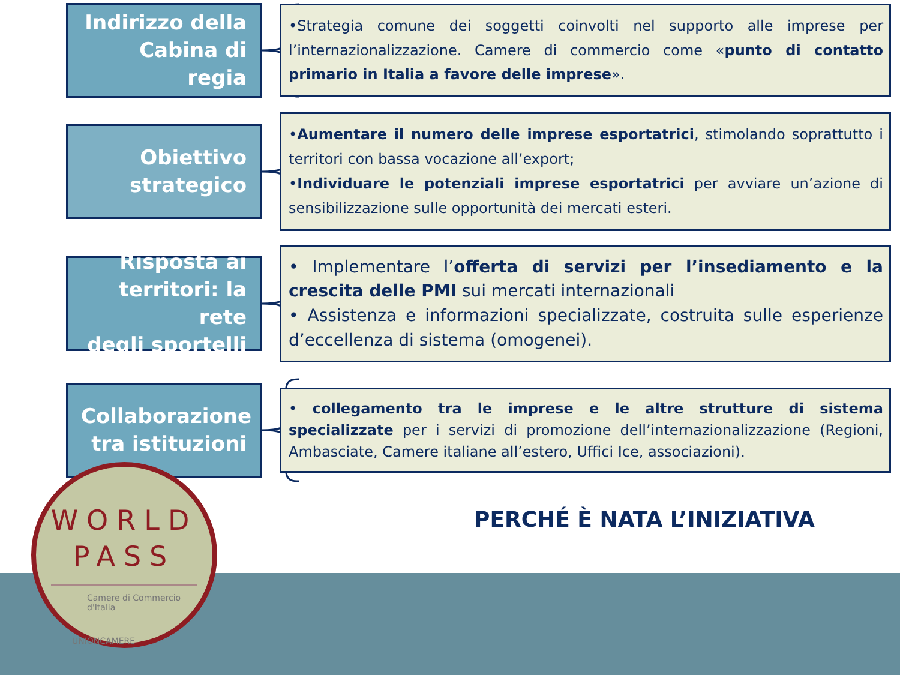Indirizzo della
Cabina di regia
•Strategia comune dei soggetti coinvolti nel supporto alle imprese per l’internazionalizzazione. Camere di commercio come «punto di contatto primario in Italia a favore delle imprese».
Obiettivo
strategico
•Aumentare il numero delle imprese esportatrici, stimolando soprattutto i territori con bassa vocazione all’export;
•Individuare le potenziali imprese esportatrici per avviare un’azione di sensibilizzazione sulle opportunità dei mercati esteri.
Risposta ai
territori: la rete
degli sportelli
• Implementare l’offerta di servizi per l’insediamento e la crescita delle PMI sui mercati internazionali
• Assistenza e informazioni specializzate, costruita sulle esperienze d’eccellenza di sistema (omogenei).
Collaborazione
tra istituzioni
• collegamento tra le imprese e le altre strutture di sistema specializzate per i servizi di promozione dell’internazionalizzazione (Regioni, Ambasciate, Camere italiane all’estero, Uffici Ice, associazioni).
PERCHÉ È NATA L’INIZIATIVA
WORLD
PASS
Camere di Commercio
d'Italia
UNIONCAMERE